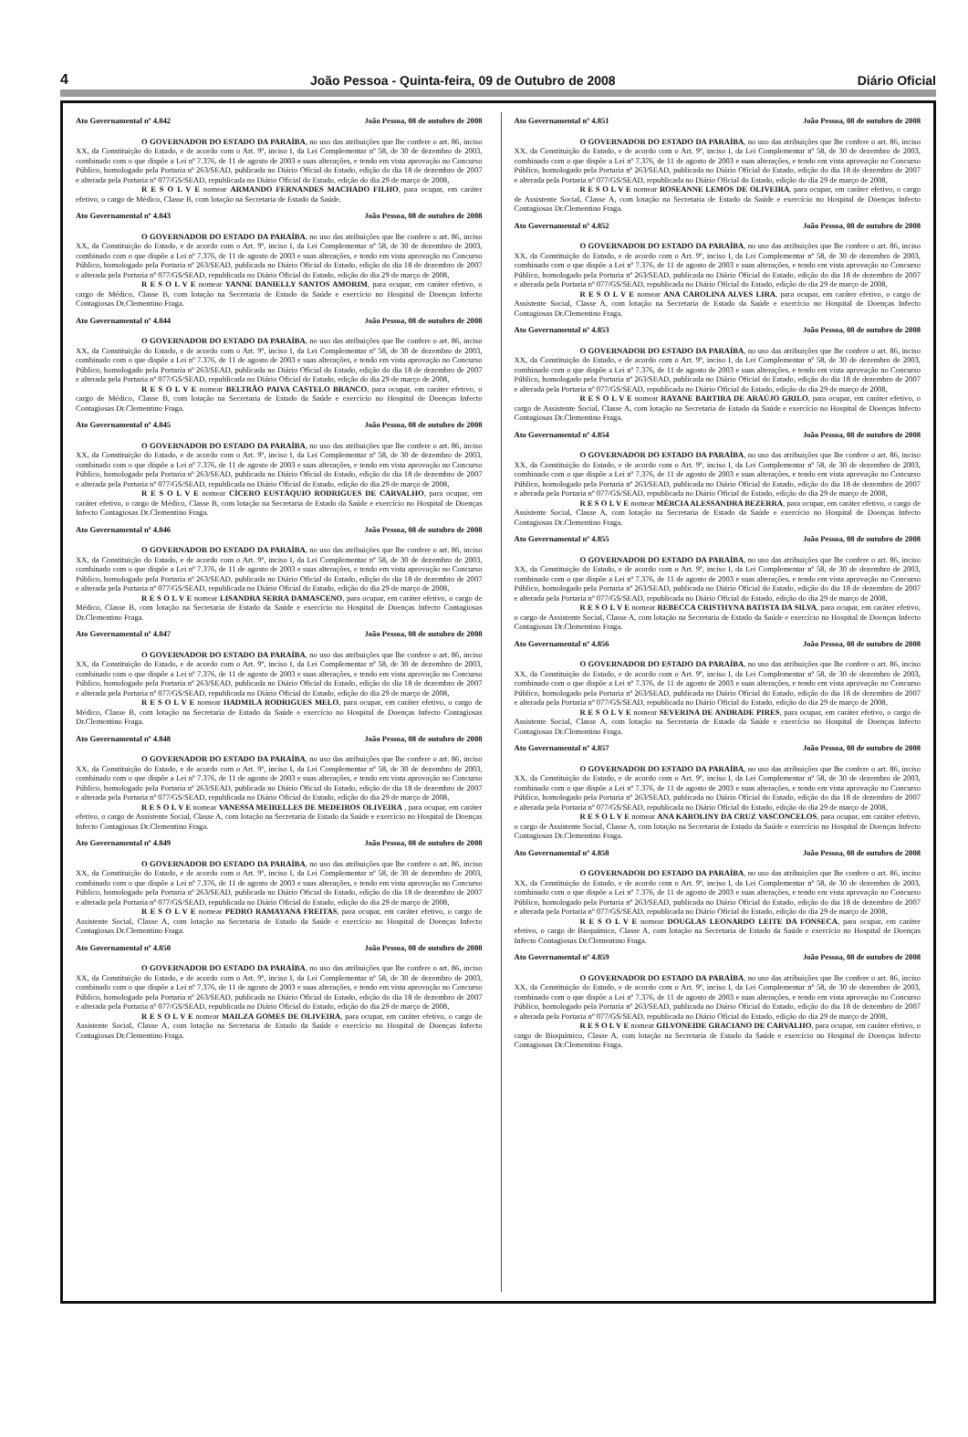4 João Pessoa - Quinta-feira, 09 de Outubro de 2008 Diário Oficial
Ato Governamental nº 4.842 João Pessoa, 08 de outubro de 2008
O GOVERNADOR DO ESTADO DA PARAÍBA, no uso das atribuições que lhe confere o art. 86, inciso XX, da Constituição do Estado, e de acordo com o Art. 9º, inciso I, da Lei Complementar nº 58, de 30 de dezembro de 2003, combinado com o que dispõe a Lei nº 7.376, de 11 de agosto de 2003 e suas alterações, e tendo em vista aprovação no Concurso Público, homologado pela Portaria nº 263/SEAD, publicada no Diário Oficial do Estado, edição do dia 18 de dezembro de 2007 e alterada pela Portaria nº 077/GS/SEAD, republicada no Diário Oficial do Estado, edição do dia 29 de março de 2008,
R E S O L V E nomear ARMANDO FERNANDES MACHADO FILHO, para ocupar, em caráter efetivo, o cargo de Médico, Classe B, com lotação na Secretaria de Estado da Saúde.
Ato Governamental nº 4.843 João Pessoa, 08 de outubro de 2008
O GOVERNADOR DO ESTADO DA PARAÍBA, no uso das atribuições que lhe confere o art. 86, inciso XX, da Constituição do Estado, e de acordo com o Art. 9º, inciso I, da Lei Complementar nº 58, de 30 de dezembro de 2003, combinado com o que dispõe a Lei nº 7.376, de 11 de agosto de 2003 e suas alterações, e tendo em vista aprovação no Concurso Público, homologado pela Portaria nº 263/SEAD, publicada no Diário Oficial do Estado, edição do dia 18 de dezembro de 2007 e alterada pela Portaria nº 077/GS/SEAD, republicada no Diário Oficial do Estado, edição do dia 29 de março de 2008,
R E S O L V E nomear YANNE DANIELLY SANTOS AMORIM, para ocupar, em caráter efetivo, o cargo de Médico, Classe B, com lotação na Secretaria de Estado da Saúde e exercício no Hospital de Doenças Infecto Contagiosas Dr.Clementino Fraga.
Ato Governamental nº 4.844 João Pessoa, 08 de outubro de 2008
O GOVERNADOR DO ESTADO DA PARAÍBA, no uso das atribuições que lhe confere o art. 86, inciso XX, da Constituição do Estado, e de acordo com o Art. 9º, inciso I, da Lei Complementar nº 58, de 30 de dezembro de 2003, combinado com o que dispõe a Lei nº 7.376, de 11 de agosto de 2003 e suas alterações, e tendo em vista aprovação no Concurso Público, homologado pela Portaria nº 263/SEAD, publicada no Diário Oficial do Estado, edição do dia 18 de dezembro de 2007 e alterada pela Portaria nº 077/GS/SEAD, republicada no Diário Oficial do Estado, edição do dia 29 de março de 2008,
R E S O L V E nomear BELTRÃO PAIVA CASTELO BRANCO, para ocupar, em caráter efetivo, o cargo de Médico, Classe B, com lotação na Secretaria de Estado da Saúde e exercício no Hospital de Doenças Infecto Contagiosas Dr.Clementino Fraga.
Ato Governamental nº 4.845 João Pessoa, 08 de outubro de 2008
O GOVERNADOR DO ESTADO DA PARAÍBA, no uso das atribuições que lhe confere o art. 86, inciso XX, da Constituição do Estado, e de acordo com o Art. 9º, inciso I, da Lei Complementar nº 58, de 30 de dezembro de 2003, combinado com o que dispõe a Lei nº 7.376, de 11 de agosto de 2003 e suas alterações, e tendo em vista aprovação no Concurso Público, homologado pela Portaria nº 263/SEAD, publicada no Diário Oficial do Estado, edição do dia 18 de dezembro de 2007 e alterada pela Portaria nº 077/GS/SEAD, republicada no Diário Oficial do Estado, edição do dia 29 de março de 2008,
R E S O L V E nomear CÍCERO EUSTÁQUIO RODRIGUES DE CARVALHO, para ocupar, em caráter efetivo, o cargo de Médico, Classe B, com lotação na Secretaria de Estado da Saúde e exercício no Hospital de Doenças Infecto Contagiosas Dr.Clementino Fraga.
Ato Governamental nº 4.846 João Pessoa, 08 de outubro de 2008
O GOVERNADOR DO ESTADO DA PARAÍBA, no uso das atribuições que lhe confere o art. 86, inciso XX, da Constituição do Estado, e de acordo com o Art. 9º, inciso I, da Lei Complementar nº 58, de 30 de dezembro de 2003, combinado com o que dispõe a Lei nº 7.376, de 11 de agosto de 2003 e suas alterações, e tendo em vista aprovação no Concurso Público, homologado pela Portaria nº 263/SEAD, publicada no Diário Oficial do Estado, edição do dia 18 de dezembro de 2007 e alterada pela Portaria nº 077/GS/SEAD, republicada no Diário Oficial do Estado, edição do dia 29 de março de 2008,
R E S O L V E nomear LISANDRA SERRA DAMASCENO, para ocupar, em caráter efetivo, o cargo de Médico, Classe B, com lotação na Secretaria de Estado da Saúde e exercício no Hospital de Doenças Infecto Contagiosas Dr.Clementino Fraga.
Ato Governamental nº 4.847 João Pessoa, 08 de outubro de 2008
O GOVERNADOR DO ESTADO DA PARAÍBA, no uso das atribuições que lhe confere o art. 86, inciso XX, da Constituição do Estado, e de acordo com o Art. 9º, inciso I, da Lei Complementar nº 58, de 30 de dezembro de 2003, combinado com o que dispõe a Lei nº 7.376, de 11 de agosto de 2003 e suas alterações, e tendo em vista aprovação no Concurso Público, homologado pela Portaria nº 263/SEAD, publicada no Diário Oficial do Estado, edição do dia 18 de dezembro de 2007 e alterada pela Portaria nº 077/GS/SEAD, republicada no Diário Oficial do Estado, edição do dia 29 de março de 2008,
R E S O L V E nomear HADMILA RODRIGUES MELO, para ocupar, em caráter efetivo, o cargo de Médico, Classe B, com lotação na Secretaria de Estado da Saúde e exercício no Hospital de Doenças Infecto Contagiosas Dr.Clementino Fraga.
Ato Governamental nº 4.848 João Pessoa, 08 de outubro de 2008
O GOVERNADOR DO ESTADO DA PARAÍBA, no uso das atribuições que lhe confere o art. 86, inciso XX, da Constituição do Estado, e de acordo com o Art. 9º, inciso I, da Lei Complementar nº 58, de 30 de dezembro de 2003, combinado com o que dispõe a Lei nº 7.376, de 11 de agosto de 2003 e suas alterações, e tendo em vista aprovação no Concurso Público, homologado pela Portaria nº 263/SEAD, publicada no Diário Oficial do Estado, edição do dia 18 de dezembro de 2007 e alterada pela Portaria nº 077/GS/SEAD, republicada no Diário Oficial do Estado, edição do dia 29 de março de 2008,
R E S O L V E nomear VANESSA MEIRELLES DE MEDEIROS OLIVEIRA , para ocupar, em caráter efetivo, o cargo de Assistente Social, Classe A, com lotação na Secretaria de Estado da Saúde e exercício no Hospital de Doenças Infecto Contagiosas Dr.Clementino Fraga.
Ato Governamental nº 4.849 João Pessoa, 08 de outubro de 2008
O GOVERNADOR DO ESTADO DA PARAÍBA, no uso das atribuições que lhe confere o art. 86, inciso XX, da Constituição do Estado, e de acordo com o Art. 9º, inciso I, da Lei Complementar nº 58, de 30 de dezembro de 2003, combinado com o que dispõe a Lei nº 7.376, de 11 de agosto de 2003 e suas alterações, e tendo em vista aprovação no Concurso Público, homologado pela Portaria nº 263/SEAD, publicada no Diário Oficial do Estado, edição do dia 18 de dezembro de 2007 e alterada pela Portaria nº 077/GS/SEAD, republicada no Diário Oficial do Estado, edição do dia 29 de março de 2008,
R E S O L V E nomear PEDRO RAMAYANA FREITAS, para ocupar, em caráter efetivo, o cargo de Assistente Social, Classe A, com lotação na Secretaria de Estado da Saúde e exercício no Hospital de Doenças Infecto Contagiosas Dr.Clementino Fraga.
Ato Governamental nº 4.850 João Pessoa, 08 de outubro de 2008
O GOVERNADOR DO ESTADO DA PARAÍBA, no uso das atribuições que lhe confere o art. 86, inciso XX, da Constituição do Estado, e de acordo com o Art. 9º, inciso I, da Lei Complementar nº 58, de 30 de dezembro de 2003, combinado com o que dispõe a Lei nº 7.376, de 11 de agosto de 2003 e suas alterações, e tendo em vista aprovação no Concurso Público, homologado pela Portaria nº 263/SEAD, publicada no Diário Oficial do Estado, edição do dia 18 de dezembro de 2007 e alterada pela Portaria nº 077/GS/SEAD, republicada no Diário Oficial do Estado, edição do dia 29 de março de 2008,
R E S O L V E nomear MAILZA GOMES DE OLIVEIRA, para ocupar, em caráter efetivo, o cargo de Assistente Social, Classe A, com lotação na Secretaria de Estado da Saúde e exercício no Hospital de Doenças Infecto Contagiosas Dr.Clementino Fraga.
Ato Governamental nº 4.851 João Pessoa, 08 de outubro de 2008
O GOVERNADOR DO ESTADO DA PARAÍBA, no uso das atribuições que lhe confere o art. 86, inciso XX, da Constituição do Estado, e de acordo com o Art. 9º, inciso I, da Lei Complementar nº 58, de 30 de dezembro de 2003, combinado com o que dispõe a Lei nº 7.376, de 11 de agosto de 2003 e suas alterações, e tendo em vista aprovação no Concurso Público, homologado pela Portaria nº 263/SEAD, publicada no Diário Oficial do Estado, edição do dia 18 de dezembro de 2007 e alterada pela Portaria nº 077/GS/SEAD, republicada no Diário Oficial do Estado, edição do dia 29 de março de 2008,
R E S O L V E nomear ROSEANNE LEMOS DE OLIVEIRA, para ocupar, em caráter efetivo, o cargo de Assistente Social, Classe A, com lotação na Secretaria de Estado da Saúde e exercício no Hospital de Doenças Infecto Contagiosas Dr.Clementino Fraga.
Ato Governamental nº 4.852 João Pessoa, 08 de outubro de 2008
O GOVERNADOR DO ESTADO DA PARAÍBA, no uso das atribuições que lhe confere o art. 86, inciso XX, da Constituição do Estado, e de acordo com o Art. 9º, inciso I, da Lei Complementar nº 58, de 30 de dezembro de 2003, combinado com o que dispõe a Lei nº 7.376, de 11 de agosto de 2003 e suas alterações, e tendo em vista aprovação no Concurso Público, homologado pela Portaria nº 263/SEAD, publicada no Diário Oficial do Estado, edição do dia 18 de dezembro de 2007 e alterada pela Portaria nº 077/GS/SEAD, republicada no Diário Oficial do Estado, edição do dia 29 de março de 2008,
R E S O L V E nomear ANA CAROLINA ALVES LIRA, para ocupar, em caráter efetivo, o cargo de Assistente Social, Classe A, com lotação na Secretaria de Estado da Saúde e exercício no Hospital de Doenças Infecto Contagiosas Dr.Clementino Fraga.
Ato Governamental nº 4.853 João Pessoa, 08 de outubro de 2008
O GOVERNADOR DO ESTADO DA PARAÍBA, no uso das atribuições que lhe confere o art. 86, inciso XX, da Constituição do Estado, e de acordo com o Art. 9º, inciso I, da Lei Complementar nº 58, de 30 de dezembro de 2003, combinado com o que dispõe a Lei nº 7.376, de 11 de agosto de 2003 e suas alterações, e tendo em vista aprovação no Concurso Público, homologado pela Portaria nº 263/SEAD, publicada no Diário Oficial do Estado, edição do dia 18 de dezembro de 2007 e alterada pela Portaria nº 077/GS/SEAD, republicada no Diário Oficial do Estado, edição do dia 29 de março de 2008,
R E S O L V E nomear RAYANE BARTIRA DE ARAÚJO GRILO, para ocupar, em caráter efetivo, o cargo de Assistente Social, Classe A, com lotação na Secretaria de Estado da Saúde e exercício no Hospital de Doenças Infecto Contagiosas Dr.Clementino Fraga.
Ato Governamental nº 4.854 João Pessoa, 08 de outubro de 2008
O GOVERNADOR DO ESTADO DA PARAÍBA, no uso das atribuições que lhe confere o art. 86, inciso XX, da Constituição do Estado, e de acordo com o Art. 9º, inciso I, da Lei Complementar nº 58, de 30 de dezembro de 2003, combinado com o que dispõe a Lei nº 7.376, de 11 de agosto de 2003 e suas alterações, e tendo em vista aprovação no Concurso Público, homologado pela Portaria nº 263/SEAD, publicada no Diário Oficial do Estado, edição do dia 18 de dezembro de 2007 e alterada pela Portaria nº 077/GS/SEAD, republicada no Diário Oficial do Estado, edição do dia 29 de março de 2008,
R E S O L V E nomear MÉRCIA ALESSANDRA BEZERRA, para ocupar, em caráter efetivo, o cargo de Assistente Social, Classe A, com lotação na Secretaria de Estado da Saúde e exercício no Hospital de Doenças Infecto Contagiosas Dr.Clementino Fraga.
Ato Governamental nº 4.855 João Pessoa, 08 de outubro de 2008
O GOVERNADOR DO ESTADO DA PARAÍBA, no uso das atribuições que lhe confere o art. 86, inciso XX, da Constituição do Estado, e de acordo com o Art. 9º, inciso I, da Lei Complementar nº 58, de 30 de dezembro de 2003, combinado com o que dispõe a Lei nº 7.376, de 11 de agosto de 2003 e suas alterações, e tendo em vista aprovação no Concurso Público, homologado pela Portaria nº 263/SEAD, publicada no Diário Oficial do Estado, edição do dia 18 de dezembro de 2007 e alterada pela Portaria nº 077/GS/SEAD, republicada no Diário Oficial do Estado, edição do dia 29 de março de 2008,
R E S O L V E nomear REBECCA CRISTHYNA BATISTA DA SILVA, para ocupar, em caráter efetivo, o cargo de Assistente Social, Classe A, com lotação na Secretaria de Estado da Saúde e exercício no Hospital de Doenças Infecto Contagiosas Dr.Clementino Fraga.
Ato Governamental nº 4.856 João Pessoa, 08 de outubro de 2008
O GOVERNADOR DO ESTADO DA PARAÍBA, no uso das atribuições que lhe confere o art. 86, inciso XX, da Constituição do Estado, e de acordo com o Art. 9º, inciso I, da Lei Complementar nº 58, de 30 de dezembro de 2003, combinado com o que dispõe a Lei nº 7.376, de 11 de agosto de 2003 e suas alterações, e tendo em vista aprovação no Concurso Público, homologado pela Portaria nº 263/SEAD, publicada no Diário Oficial do Estado, edição do dia 18 de dezembro de 2007 e alterada pela Portaria nº 077/GS/SEAD, republicada no Diário Oficial do Estado, edição do dia 29 de março de 2008,
R E S O L V E nomear SEVERINA DE ANDRADE PIRES, para ocupar, em caráter efetivo, o cargo de Assistente Social, Classe A, com lotação na Secretaria de Estado da Saúde e exercício no Hospital de Doenças Infecto Contagiosas Dr.Clementino Fraga.
Ato Governamental nº 4.857 João Pessoa, 08 de outubro de 2008
O GOVERNADOR DO ESTADO DA PARAÍBA, no uso das atribuições que lhe confere o art. 86, inciso XX, da Constituição do Estado, e de acordo com o Art. 9º, inciso I, da Lei Complementar nº 58, de 30 de dezembro de 2003, combinado com o que dispõe a Lei nº 7.376, de 11 de agosto de 2003 e suas alterações, e tendo em vista aprovação no Concurso Público, homologado pela Portaria nº 263/SEAD, publicada no Diário Oficial do Estado, edição do dia 18 de dezembro de 2007 e alterada pela Portaria nº 077/GS/SEAD, republicada no Diário Oficial do Estado, edição do dia 29 de março de 2008,
R E S O L V E nomear ANA KAROLINY DA CRUZ VASCONCELOS, para ocupar, em caráter efetivo, o cargo de Assistente Social, Classe A, com lotação na Secretaria de Estado da Saúde e exercício no Hospital de Doenças Infecto Contagiosas Dr.Clementino Fraga.
Ato Governamental nº 4.858 João Pessoa, 08 de outubro de 2008
O GOVERNADOR DO ESTADO DA PARAÍBA, no uso das atribuições que lhe confere o art. 86, inciso XX, da Constituição do Estado, e de acordo com o Art. 9º, inciso I, da Lei Complementar nº 58, de 30 de dezembro de 2003, combinado com o que dispõe a Lei nº 7.376, de 11 de agosto de 2003 e suas alterações, e tendo em vista aprovação no Concurso Público, homologado pela Portaria nº 263/SEAD, publicada no Diário Oficial do Estado, edição do dia 18 de dezembro de 2007 e alterada pela Portaria nº 077/GS/SEAD, republicada no Diário Oficial do Estado, edição do dia 29 de março de 2008,
R E S O L V E nomear DOUGLAS LEONARDO LEITE DA FONSECA, para ocupar, em caráter efetivo, o cargo de Bioquímico, Classe A, com lotação na Secretaria de Estado da Saúde e exercício no Hospital de Doenças Infecto Contagiosas Dr.Clementino Fraga.
Ato Governamental nº 4.859 João Pessoa, 08 de outubro de 2008
O GOVERNADOR DO ESTADO DA PARAÍBA, no uso das atribuições que lhe confere o art. 86, inciso XX, da Constituição do Estado, e de acordo com o Art. 9º, inciso I, da Lei Complementar nº 58, de 30 de dezembro de 2003, combinado com o que dispõe a Lei nº 7.376, de 11 de agosto de 2003 e suas alterações, e tendo em vista aprovação no Concurso Público, homologado pela Portaria nº 263/SEAD, publicada no Diário Oficial do Estado, edição do dia 18 de dezembro de 2007 e alterada pela Portaria nº 077/GS/SEAD, republicada no Diário Oficial do Estado, edição do dia 29 de março de 2008,
R E S O L V E nomear GILVONEIDE GRACIANO DE CARVALHO, para ocupar, em caráter efetivo, o cargo de Bioquímico, Classe A, com lotação na Secretaria de Estado da Saúde e exercício no Hospital de Doenças Infecto Contagiosas Dr.Clementino Fraga.